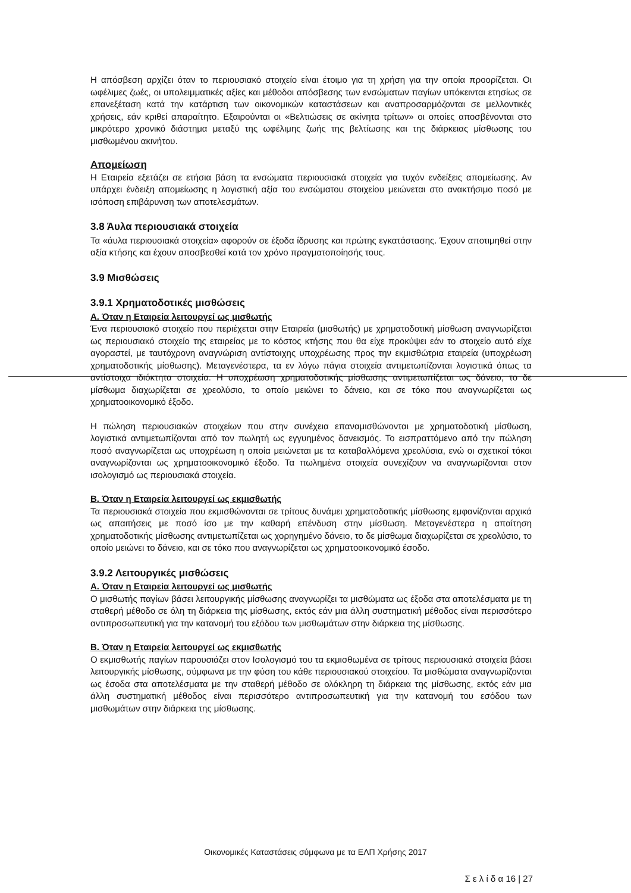Η απόσβεση αρχίζει όταν το περιουσιακό στοιχείο είναι έτοιμο για τη χρήση για την οποία προορίζεται. Οι ωφέλιμες ζωές, οι υπολειμματικές αξίες και μέθοδοι απόσβεσης των ενσώματων παγίων υπόκεινται ετησίως σε επανεξέταση κατά την κατάρτιση των οικονομικών καταστάσεων και αναπροσαρμόζονται σε μελλοντικές χρήσεις, εάν κριθεί απαραίτητο. Εξαιρούνται οι «Βελτιώσεις σε ακίνητα τρίτων» οι οποίες αποσβένονται στο μικρότερο χρονικό διάστημα μεταξύ της ωφέλιμης ζωής της βελτίωσης και της διάρκειας μίσθωσης του μισθωμένου ακινήτου.
Απομείωση
Η Εταιρεία εξετάζει σε ετήσια βάση τα ενσώματα περιουσιακά στοιχεία για τυχόν ενδείξεις απομείωσης. Αν υπάρχει ένδειξη απομείωσης η λογιστική αξία του ενσώματου στοιχείου μειώνεται στο ανακτήσιμο ποσό με ισόποση επιβάρυνση των αποτελεσμάτων.
3.8 Άυλα περιουσιακά στοιχεία
Τα «άυλα περιουσιακά στοιχεία» αφορούν σε έξοδα ίδρυσης και πρώτης εγκατάστασης. Έχουν αποτιμηθεί στην αξία κτήσης και έχουν αποσβεσθεί κατά τον χρόνο πραγματοποίησής τους.
3.9 Μισθώσεις
3.9.1 Χρηματοδοτικές μισθώσεις
Α. Όταν η Εταιρεία λειτουργεί ως μισθωτής
Ένα περιουσιακό στοιχείο που περιέχεται στην Εταιρεία (μισθωτής) με χρηματοδοτική μίσθωση αναγνωρίζεται ως περιουσιακό στοιχείο της εταιρείας με το κόστος κτήσης που θα είχε προκύψει εάν το στοιχείο αυτό είχε αγοραστεί, με ταυτόχρονη αναγνώριση αντίστοιχης υποχρέωσης προς την εκμισθώτρια εταιρεία (υποχρέωση χρηματοδοτικής μίσθωσης). Μεταγενέστερα, τα εν λόγω πάγια στοιχεία αντιμετωπίζονται λογιστικά όπως τα αντίστοιχα ιδιόκτητα στοιχεία. Η υποχρέωση χρηματοδοτικής μίσθωσης αντιμετωπίζεται ως δάνειο, το δε μίσθωμα διαχωρίζεται σε χρεολύσιο, το οποίο μειώνει το δάνειο, και σε τόκο που αναγνωρίζεται ως χρηματοοικονομικό έξοδο.
Η πώληση περιουσιακών στοιχείων που στην συνέχεια επαναμισθώνονται με χρηματοδοτική μίσθωση, λογιστικά αντιμετωπίζονται από τον πωλητή ως εγγυημένος δανεισμός. Το εισπραττόμενο από την πώληση ποσό αναγνωρίζεται ως υποχρέωση η οποία μειώνεται με τα καταβαλλόμενα χρεολύσια, ενώ οι σχετικοί τόκοι αναγνωρίζονται ως χρηματοοικονομικό έξοδο. Τα πωλημένα στοιχεία συνεχίζουν να αναγνωρίζονται στον ισολογισμό ως περιουσιακά στοιχεία.
Β. Όταν η Εταιρεία λειτουργεί ως εκμισθωτής
Τα περιουσιακά στοιχεία που εκμισθώνονται σε τρίτους δυνάμει χρηματοδοτικής μίσθωσης εμφανίζονται αρχικά ως απαιτήσεις με ποσό ίσο με την καθαρή επένδυση στην μίσθωση. Μεταγενέστερα η απαίτηση χρηματοδοτικής μίσθωσης αντιμετωπίζεται ως χορηγημένο δάνειο, το δε μίσθωμα διαχωρίζεται σε χρεολύσιο, το οποίο μειώνει το δάνειο, και σε τόκο που αναγνωρίζεται ως χρηματοοικονομικό έσοδο.
3.9.2 Λειτουργικές μισθώσεις
Α. Όταν η Εταιρεία λειτουργεί ως μισθωτής
Ο μισθωτής παγίων βάσει λειτουργικής μίσθωσης αναγνωρίζει τα μισθώματα ως έξοδα στα αποτελέσματα με τη σταθερή μέθοδο σε όλη τη διάρκεια της μίσθωσης, εκτός εάν μια άλλη συστηματική μέθοδος είναι περισσότερο αντιπροσωπευτική για την κατανομή του εξόδου των μισθωμάτων στην διάρκεια της μίσθωσης.
Β. Όταν η Εταιρεία λειτουργεί ως εκμισθωτής
Ο εκμισθωτής παγίων παρουσιάζει στον Ισολογισμό του τα εκμισθωμένα σε τρίτους περιουσιακά στοιχεία βάσει λειτουργικής μίσθωσης, σύμφωνα με την φύση του κάθε περιουσιακού στοιχείου. Τα μισθώματα αναγνωρίζονται ως έσοδα στα αποτελέσματα με την σταθερή μέθοδο σε ολόκληρη τη διάρκεια της μίσθωσης, εκτός εάν μια άλλη συστηματική μέθοδος είναι περισσότερο αντιπροσωπευτική για την κατανομή του εσόδου των μισθωμάτων στην διάρκεια της μίσθωσης.
Οικονομικές Καταστάσεις σύμφωνα με τα ΕΛΠ Χρήσης 2017
Σ ε λ ί δ α 16 | 27